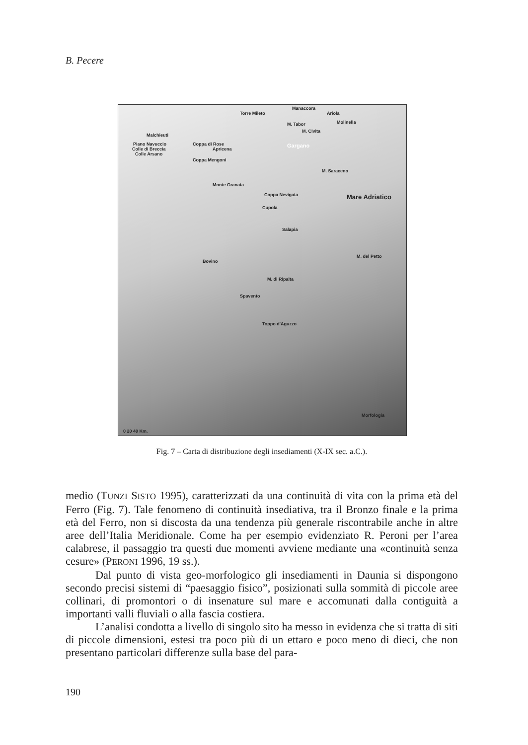B. Pecere
Torre Mileto
Manaccora
Ariola
Molinella M. Tabor
M. Civita
Malchieuti
Piano Navuccio
Colle di Breccia
Colle Arsano
Coppa di Rose
Apricena
Coppa Mengoni
Gargano
M. Saraceno
Monte Granata
Coppa Nevigata Mare Adriatico
Cupola
Salapia
M. del Petto
Bovino
M. di Ripalta
Spavento
Toppo d'Aguzzo
Morfologia
0 20 40 Km.
Fig. 7 – Carta di distribuzione degli insediamenti (X-IX sec. a.C.).
medio (TUNZI SISTO 1995), caratterizzati da una continuità di vita con la prima età del Ferro (Fig. 7). Tale fenomeno di continuità insediativa, tra il Bronzo finale e la prima età del Ferro, non si discosta da una tendenza più generale riscontrabile anche in altre aree dell’Italia Meridionale. Come ha per esempio evidenziato R. Peroni per l’area calabrese, il passaggio tra questi due momenti avviene mediante una «continuità senza cesure» (PERONI 1996, 19 ss.).
Dal punto di vista geo-morfologico gli insediamenti in Daunia si dispongono secondo precisi sistemi di “paesaggio fisico”, posizionati sulla sommità di piccole aree collinari, di promontori o di insenature sul mare e accomunati dalla contiguità a importanti valli fluviali o alla fascia costiera.
L’analisi condotta a livello di singolo sito ha messo in evidenza che si tratta di siti di piccole dimensioni, estesi tra poco più di un ettaro e poco meno di dieci, che non presentano particolari differenze sulla base del para-
190